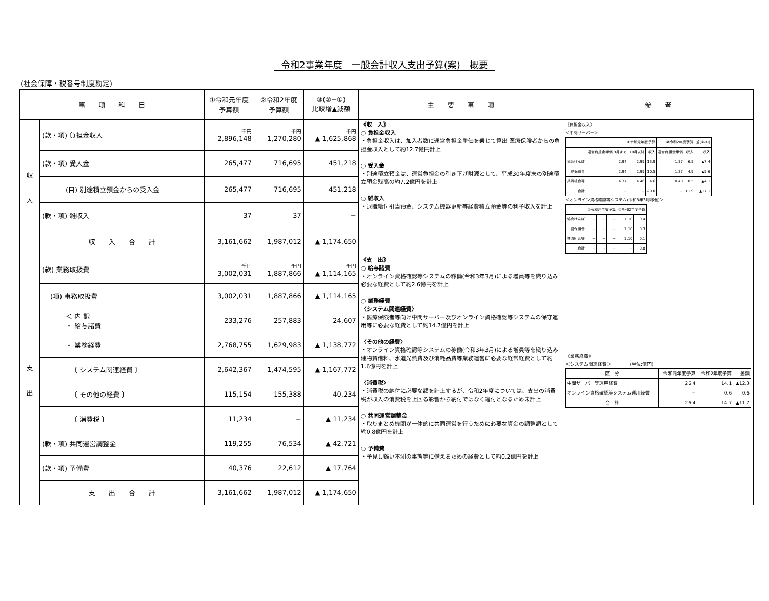令和2事業年度　一般会計収入支出予算(案)　概要
(社会保障・税番号制度勘定)
| 事 項 科 目 | | ①令和元年度 予算額 | ②令和2年度 予算額 | ③(②−①) 比較増▲減額 | 主 要 事 項 | 参 考 |
| --- | --- | --- | --- | --- | --- | --- |
| 収 入 | (款・項) 負担金収入 | 千円 2,896,148 | 千円 1,270,280 | 千円 ▲ 1,625,868 | 《収 入》 ○ 負担金収入 ・負担金収入は、加入者数に運営負担金単価を乗じて算出 医療保険者からの負担金収入として約12.7億円計上 ○ 受入金 ・別途積立預金は、運営負担金の引き下げ財源として、平成30年度末の別途積立預金残高の約7.2億円を計上 ○ 雑収入 ・退職給付引当預金、システム機器更新等経費積立預金等の利子収入を計上 | 《負担金収入》 ＜中間サーバー＞ / / ①令和元年度予算 / / / ②令和2年度予算 / / 差(②-①) / / / 運営負担金単価 9月まで / 10月以降 / 収入 / 運営負担金単価 / 収入 / 収入 / / 協会けんぽ / 2.94 / 2.99 / 13.9 / 1.37 / 6.5 / ▲7.4 / / 健保組合 / 2.94 / 2.99 / 10.5 / 1.37 / 4.9 / ▲5.6 / / 共済組合等 / 4.37 / 4.46 / 4.6 / 0.48 / 0.5 / ▲4.1 / / 合計 / − / − / 29.0 / − / 11.9 / ▲17.1 / ＜オンライン資格確認等システム(令和3年3月稼働)＞ / / ①令和元年度予算 / / / ②令和2年度予算 / / / 協会けんぽ / − / − / − / 1.10 / 0.4 / / 健保組合 / − / − / − / 1.10 / 0.3 / / 共済組合等 / − / − / − / 1.10 / 0.1 / / 合計 / − / − / − / − / 0.8 / |
| | (款・項) 受入金 | 265,477 | 716,695 | 451,218 | | |
| | (目) 別途積立預金からの受入金 | 265,477 | 716,695 | 451,218 | | |
| | (款・項) 雑収入 | 37 | 37 | − | | |
| | 収 入 合 計 | 3,161,662 | 1,987,012 | ▲ 1,174,650 | | |
| 支 出 | (款) 業務取扱費 | 千円 3,002,031 | 千円 1,887,866 | 千円 ▲ 1,114,165 | 《支 出》 ○ 給与諸費 ・オンライン資格確認等システムの稼働(令和3年3月)による増員等を織り込み必要な経費として約2.6億円を計上 ○ 業務経費 〈システム関連経費〉 ・医療保険者等向け中間サーバー及びオンライン資格確認等システムの保守運用等に必要な経費として約14.7億円を計上 〈その他の経費〉 ・オンライン資格確認等システムの稼働(令和3年3月)による増員等を織り込み建物賃借料、水道光熱費及び消耗品費等業務運営に必要な経常経費として約1.6億円を計上 〈消費税〉 ・消費税の納付に必要な額を計上するが、令和2年度については、支出の消費税が収入の消費税を上回る影響から納付ではなく還付となるため未計上 ○ 共同運営調整金 ・取りまとめ機関が一体的に共同運営を行うために必要な資金の調整額として約0.8億円を計上 ○ 予備費 ・予見し難い不測の事態等に備えるための経費として約0.2億円を計上 | 《業務経費》 ＜システム関連経費＞ (単位:億円) / 区 分 / 令和元年度予算 / 令和2年度予算 / 差額 / / 中間サーバー等運用経費 / 26.4 / 14.1 / ▲12.3 / / オンライン資格確認等システム運用経費 / − / 0.6 / 0.6 / / 合 計 / 26.4 / 14.7 / ▲11.7 / |
| | (項) 事務取扱費 | 3,002,031 | 1,887,866 | ▲ 1,114,165 | | |
| | ＜ 内 訳 ・ 給与諸費 | 233,276 | 257,883 | 24,607 | | |
| | ・ 業務経費 | 2,768,755 | 1,629,983 | ▲ 1,138,772 | | |
| | 〔 システム関連経費 〕 | 2,642,367 | 1,474,595 | ▲ 1,167,772 | | |
| | 〔 その他の経費 〕 | 115,154 | 155,388 | 40,234 | | |
| | 〔 消費税 〕 | 11,234 | − | ▲ 11,234 | | |
| | (款・項) 共同運営調整金 | 119,255 | 76,534 | ▲ 42,721 | | |
| | (款・項) 予備費 | 40,376 | 22,612 | ▲ 17,764 | | |
| | 支 出 合 計 | 3,161,662 | 1,987,012 | ▲ 1,174,650 | | |